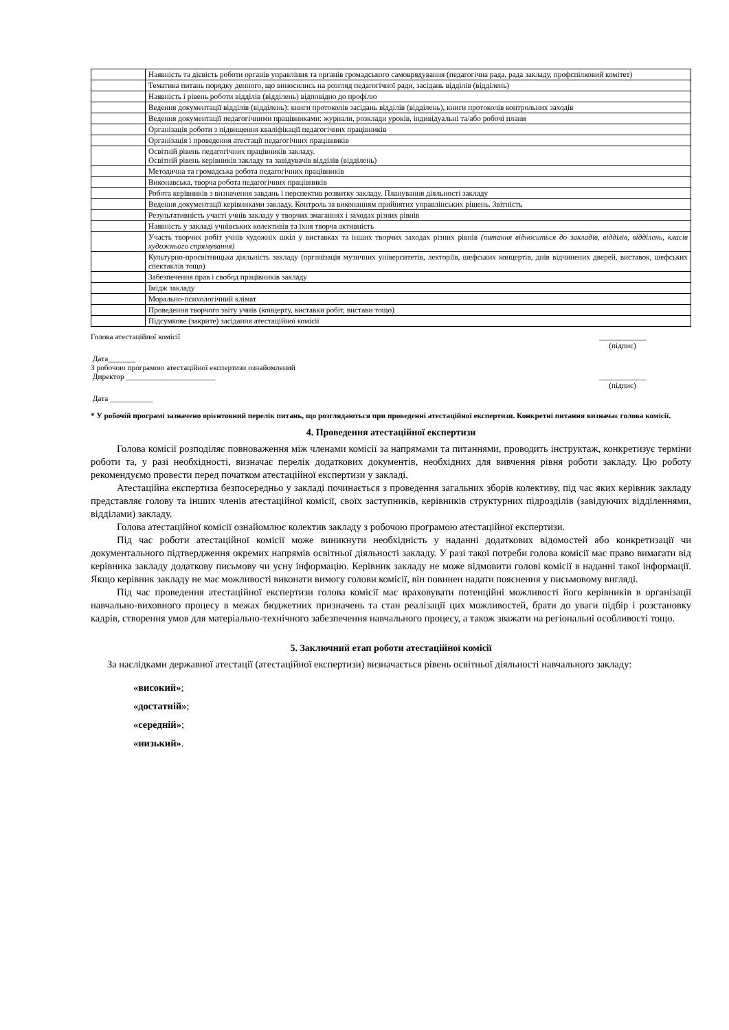| | Наявність та дієвість роботи органів управління та органів громадського самоврядування (педагогічна рада, рада закладу, профспілковий комітет) |
| | Тематика питань порядку денного, що виносились на розгляд педагогічної ради, засідань відділів (відділень) |
| | Наявність і рівень роботи відділів (відділень) відповідно до профілю |
| | Ведення документації відділів (відділень): книги протоколів засідань відділів (відділень), книги протоколів контрольних заходів |
| | Ведення документації педагогічними працівниками: журнали, розклади уроків, індивідуальні та/або робочі плани |
| | Організація роботи з підвищення кваліфікації педагогічних працівників |
| | Організація і проведення атестації педагогічних працівників |
| | Освітній рівень педагогічних працівників закладу. Освітній рівень керівників закладу та завідувачів відділів (відділень) |
| | Методична та громадська робота педагогічних працівників |
| | Виконавська, творча робота педагогічних працівників |
| | Робота керівників з визначення завдань і перспектив розвитку закладу. Планування діяльності закладу |
| | Ведення документації керівниками закладу. Контроль за виконанням прийнятих управлінських рішень. Звітність |
| | Результативність участі учнів закладу у творчих змаганнях і заходах різних рівнів |
| | Наявність у закладі учнівських колективів та їхня творча активність |
| | Участь творчих робіт учнів художніх шкіл у виставках та інших творчих заходах різних рівнів (питання відноситься до закладів, відділів, відділень, класів художнього спрямування) |
| | Культурно-просвітницька діяльність закладу (організація музичних університетів, лекторіїв, шефських концертів, днів відчинених дверей, виставок, шефських спектаклів тощо) |
| | Забезпечення прав і свобод працівників закладу |
| | Імідж закладу |
| | Морально-психологічний клімат |
| | Проведення творчого звіту учнів (концерту, виставки робіт, вистави тощо) |
| | Підсумкове (закрите) засідання атестаційної комісії |
Голова атестаційної комісії ____________
(підпис)
Дата_______
З робочою програмою атестаційної експертизи ознайомлений
Директор _______________________ ____________
(підпис)
Дата ___________
* У робочій програмі зазначено орієнтовний перелік питань, що розглядаються при проведенні атестаційної експертизи. Конкретні питання визначає голова комісії.
4. Проведення атестаційної експертизи
Голова комісії розподіляє повноваження між членами комісії за напрямами та питаннями, проводить інструктаж, конкретизує терміни роботи та, у разі необхідності, визначає перелік додаткових документів, необхідних для вивчення рівня роботи закладу. Цю роботу рекомендуємо провести перед початком атестаційної експертизи у закладі.
Атестаційна експертиза безпосередньо у закладі починається з проведення загальних зборів колективу, під час яких керівник закладу представляє голову та інших членів атестаційної комісії, своїх заступників, керівників структурних підрозділів (завідуючих відділеннями, відділами) закладу.
Голова атестаційної комісії ознайомлює колектив закладу з робочою програмою атестаційної експертизи.
Під час роботи атестаційної комісії може виникнути необхідність у наданні додаткових відомостей або конкретизації чи документального підтвердження окремих напрямів освітньої діяльності закладу. У разі такої потреби голова комісії має право вимагати від керівника закладу додаткову письмову чи усну інформацію. Керівник закладу не може відмовити голові комісії в наданні такої інформації. Якщо керівник закладу не має можливості виконати вимогу голови комісії, він повинен надати пояснення у письмовому вигляді.
Під час проведення атестаційної експертизи голова комісії має враховувати потенційні можливості його керівників в організації навчально-виховного процесу в межах бюджетних призначень та стан реалізації цих можливостей, брати до уваги підбір і розстановку кадрів, створення умов для матеріально-технічного забезпечення навчального процесу, а також зважати на регіональні особливості тощо.
5. Заключний етап роботи атестаційної комісії
За наслідками державної атестації (атестаційної експертизи) визначається рівень освітньої діяльності навчального закладу:
«високий»;
«достатній»;
«середній»;
«низький».